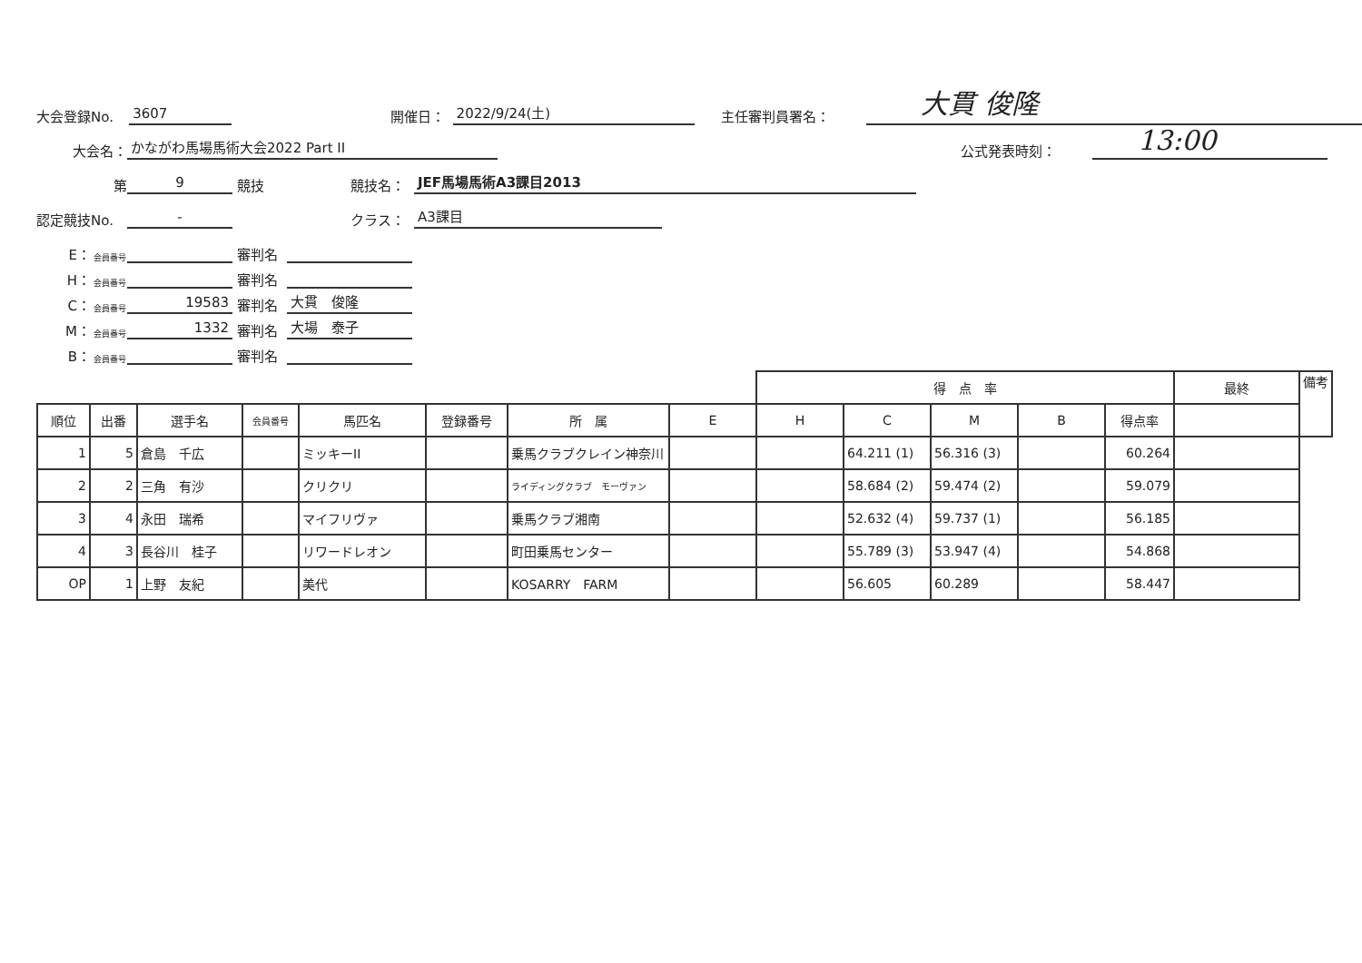大会登録No. 3607 開催日： 2022/9/24(土) 主任審判員署名： 大貫 俊隆
大会名： かながわ馬場馬術大会2022 Part II 公式発表時刻： 13:00
第 9 競技 競技名： JEF馬場馬術A3課目2013
認定競技No. - クラス： A3課目
E： 会員番号 審判名
H： 会員番号 審判名
C： 会員番号 19583 審判名 大貫　俊隆
M： 会員番号 1332 審判名 大場　泰子
B： 会員番号 審判名
| | | | | | | | | 得 点 率 | | | | | 最終 | 備考 |
| --- | --- | --- | --- | --- | --- | --- | --- | --- | --- | --- | --- | --- | --- | --- |
| 順位 | 出番 | 選手名 | 会員番号 | 馬匹名 | 登録番号 | 所 属 | E | H | C | M | B | 得点率 | | |
| 1 | 5 | 倉島 千広 | | ミッキーII | | 乗馬クラブクレイン神奈川 | | | 64.211 (1) | 56.316 (3) | | 60.264 | | |
| 2 | 2 | 三角 有沙 | | クリクリ | | ライディングクラブ モーヴァン | | | 58.684 (2) | 59.474 (2) | | 59.079 | | |
| 3 | 4 | 永田 瑞希 | | マイフリヴァ | | 乗馬クラブ湘南 | | | 52.632 (4) | 59.737 (1) | | 56.185 | | |
| 4 | 3 | 長谷川 桂子 | | リワードレオン | | 町田乗馬センター | | | 55.789 (3) | 53.947 (4) | | 54.868 | | |
| OP | 1 | 上野 友紀 | | 美代 | | KOSARRY FARM | | | 56.605 | 60.289 | | 58.447 | | |